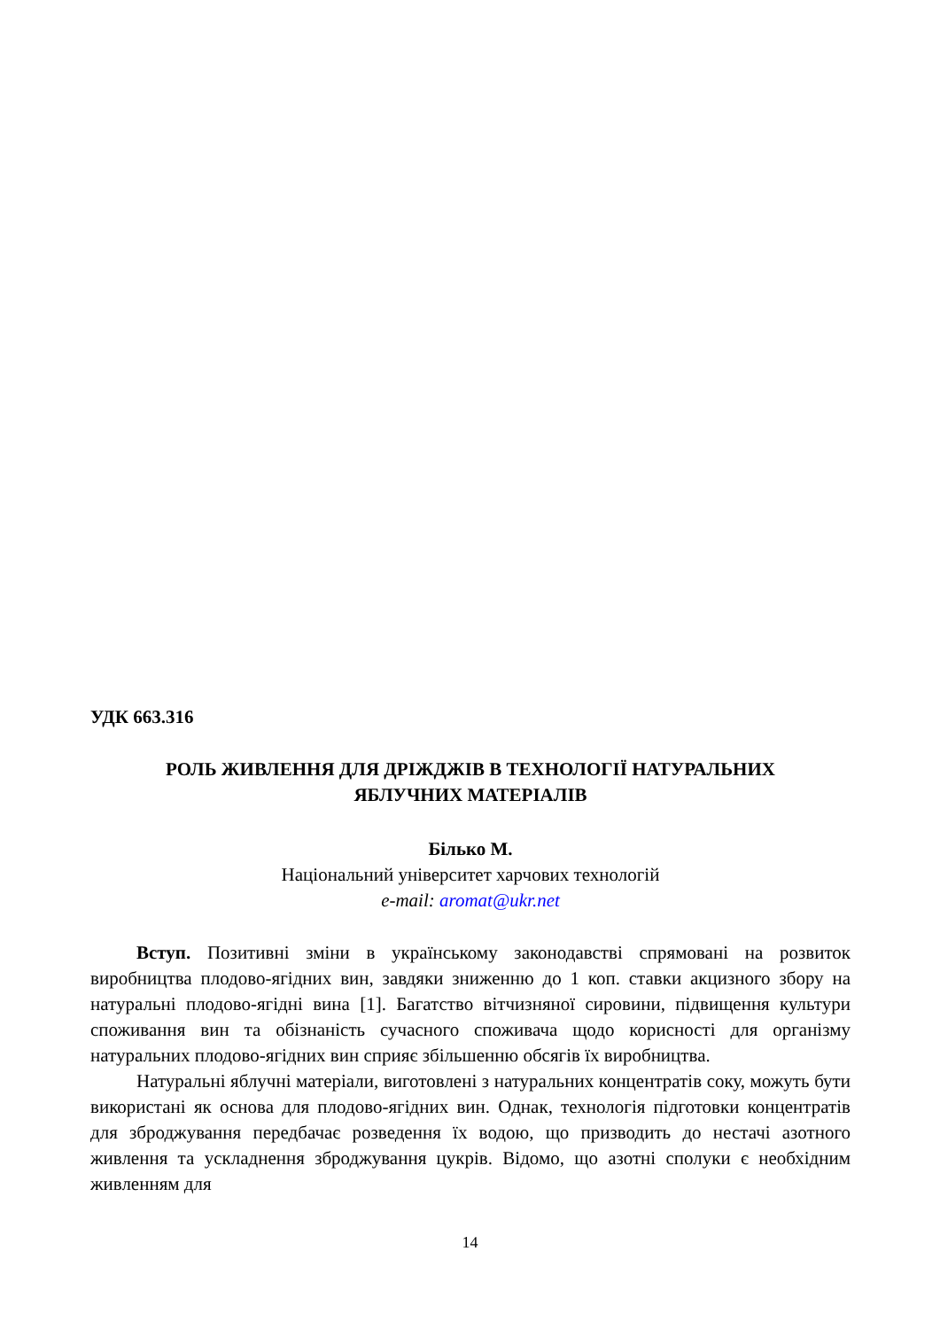УДК 663.316
РОЛЬ ЖИВЛЕННЯ ДЛЯ ДРІЖДЖІВ В ТЕХНОЛОГІЇ НАТУРАЛЬНИХ
ЯБЛУЧНИХ МАТЕРІАЛІВ
Білько М.
Національний університет харчових технологій
e-mail: aromat@ukr.net
Вступ. Позитивні зміни в українському законодавстві спрямовані на розвиток виробництва плодово-ягідних вин, завдяки зниженню до 1 коп. ставки акцизного збору на натуральні плодово-ягідні вина [1]. Багатство вітчизняної сировини, підвищення культури споживання вин та обізнаність сучасного споживача щодо корисності для організму натуральних плодово-ягідних вин сприяє збільшенню обсягів їх виробництва.
Натуральні яблучні матеріали, виготовлені з натуральних концентратів соку, можуть бути використані як основа для плодово-ягідних вин. Однак, технологія підготовки концентратів для зброджування передбачає розведення їх водою, що призводить до нестачі азотного живлення та ускладнення зброджування цукрів. Відомо, що азотні сполуки є необхідним живленням для
14